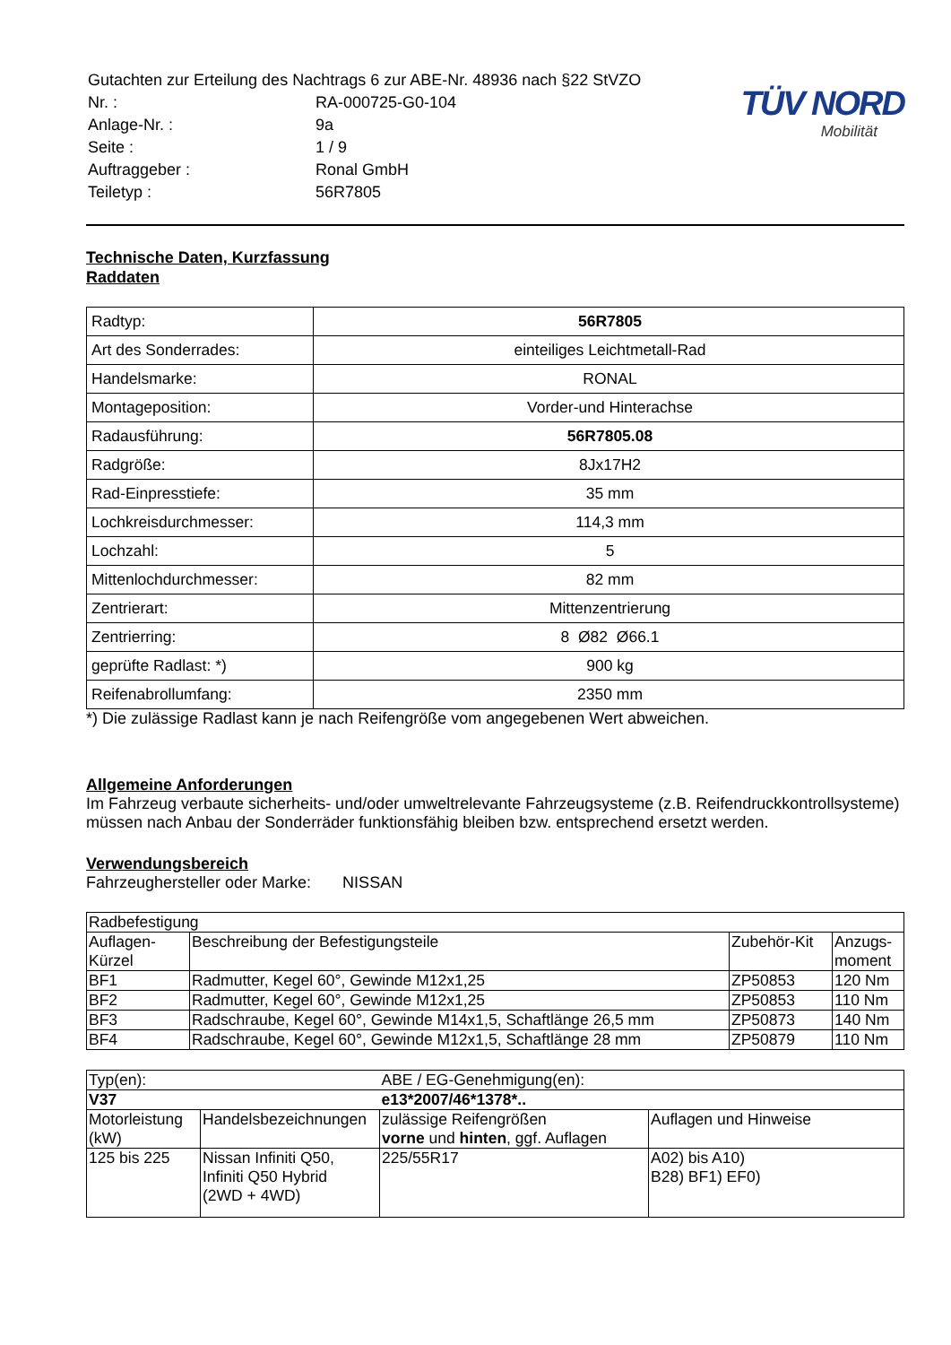| Gutachten zur Erteilung des Nachtrags 6 zur ABE-Nr. 48936 nach §22 StVZO | |
| Nr. : | RA-000725-G0-104 |
| Anlage-Nr. : | 9a |
| Seite : | 1 / 9 |
| Auftraggeber : | Ronal GmbH |
| Teiletyp : | 56R7805 |
TÜV NORD
Mobilität
Technische Daten, Kurzfassung
Raddaten
| Radtyp: | 56R7805 |
| Art des Sonderrades: | einteiliges Leichtmetall-Rad |
| Handelsmarke: | RONAL |
| Montageposition: | Vorder-und Hinterachse |
| Radausführung: | 56R7805.08 |
| Radgröße: | 8Jx17H2 |
| Rad-Einpresstiefe: | 35 mm |
| Lochkreisdurchmesser: | 114,3 mm |
| Lochzahl: | 5 |
| Mittenlochdurchmesser: | 82 mm |
| Zentrierart: | Mittenzentrierung |
| Zentrierring: | 8 Ø82 Ø66.1 |
| geprüfte Radlast: *) | 900 kg |
| Reifenabrollumfang: | 2350 mm |
*) Die zulässige Radlast kann je nach Reifengröße vom angegebenen Wert abweichen.
Allgemeine Anforderungen
Im Fahrzeug verbaute sicherheits- und/oder umweltrelevante Fahrzeugsysteme (z.B. Reifendruckkontrollsysteme) müssen nach Anbau der Sonderräder funktionsfähig bleiben bzw. entsprechend ersetzt werden.
Verwendungsbereich
Fahrzeughersteller oder Marke: NISSAN
| Radbefestigung | | | |
| Auflagen- Kürzel | Beschreibung der Befestigungsteile | Zubehör-Kit | Anzugs- moment |
| BF1 | Radmutter, Kegel 60°, Gewinde M12x1,25 | ZP50853 | 120 Nm |
| BF2 | Radmutter, Kegel 60°, Gewinde M12x1,25 | ZP50853 | 110 Nm |
| BF3 | Radschraube, Kegel 60°, Gewinde M14x1,5, Schaftlänge 26,5 mm | ZP50873 | 140 Nm |
| BF4 | Radschraube, Kegel 60°, Gewinde M12x1,5, Schaftlänge 28 mm | ZP50879 | 110 Nm |
| Typ(en): | | ABE / EG-Genehmigung(en): | |
| V37 | | e13*2007/46*1378*.. | |
| Motorleistung (kW) | Handelsbezeichnungen | zulässige Reifengrößen vorne und hinten , ggf. Auflagen | Auflagen und Hinweise |
| 125 bis 225 | Nissan Infiniti Q50, Infiniti Q50 Hybrid (2WD + 4WD) | 225/55R17 | A02) bis A10) B28) BF1) EF0) |